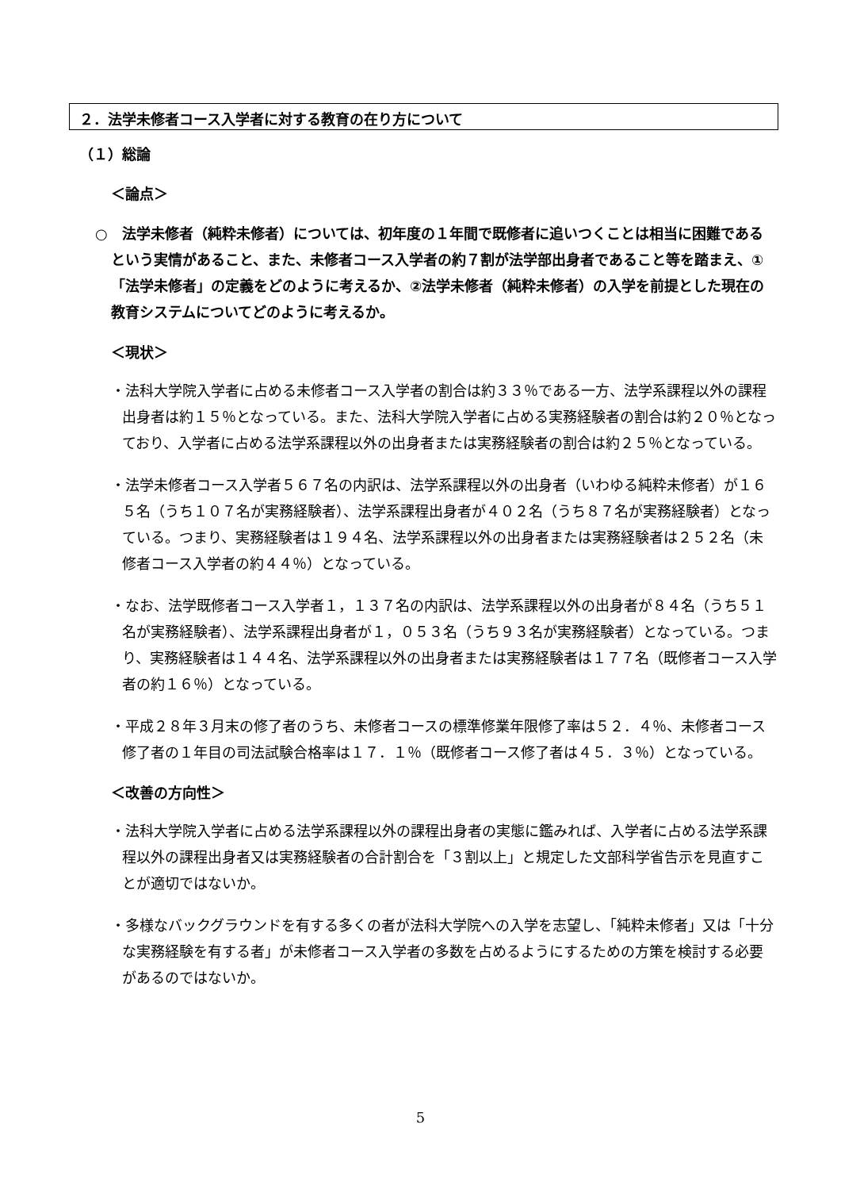２．法学未修者コース入学者に対する教育の在り方について
（１）総論
＜論点＞
○　法学未修者（純粋未修者）については、初年度の１年間で既修者に追いつくことは相当に困難であるという実情があること、また、未修者コース入学者の約７割が法学部出身者であること等を踏まえ、①「法学未修者」の定義をどのように考えるか、②法学未修者（純粋未修者）の入学を前提とした現在の教育システムについてどのように考えるか。
＜現状＞
・法科大学院入学者に占める未修者コース入学者の割合は約３３％である一方、法学系課程以外の課程出身者は約１５％となっている。また、法科大学院入学者に占める実務経験者の割合は約２０％となっており、入学者に占める法学系課程以外の出身者または実務経験者の割合は約２５％となっている。
・法学未修者コース入学者５６７名の内訳は、法学系課程以外の出身者（いわゆる純粋未修者）が１６５名（うち１０７名が実務経験者）、法学系課程出身者が４０２名（うち８７名が実務経験者）となっている。つまり、実務経験者は１９４名、法学系課程以外の出身者または実務経験者は２５２名（未修者コース入学者の約４４％）となっている。
・なお、法学既修者コース入学者１，１３７名の内訳は、法学系課程以外の出身者が８４名（うち５１名が実務経験者）、法学系課程出身者が１，０５３名（うち９３名が実務経験者）となっている。つまり、実務経験者は１４４名、法学系課程以外の出身者または実務経験者は１７７名（既修者コース入学者の約１６％）となっている。
・平成２８年３月末の修了者のうち、未修者コースの標準修業年限修了率は５２．４％、未修者コース修了者の１年目の司法試験合格率は１７．１％（既修者コース修了者は４５．３％）となっている。
＜改善の方向性＞
・法科大学院入学者に占める法学系課程以外の課程出身者の実態に鑑みれば、入学者に占める法学系課程以外の課程出身者又は実務経験者の合計割合を「３割以上」と規定した文部科学省告示を見直すことが適切ではないか。
・多様なバックグラウンドを有する多くの者が法科大学院への入学を志望し、「純粋未修者」又は「十分な実務経験を有する者」が未修者コース入学者の多数を占めるようにするための方策を検討する必要があるのではないか。
5